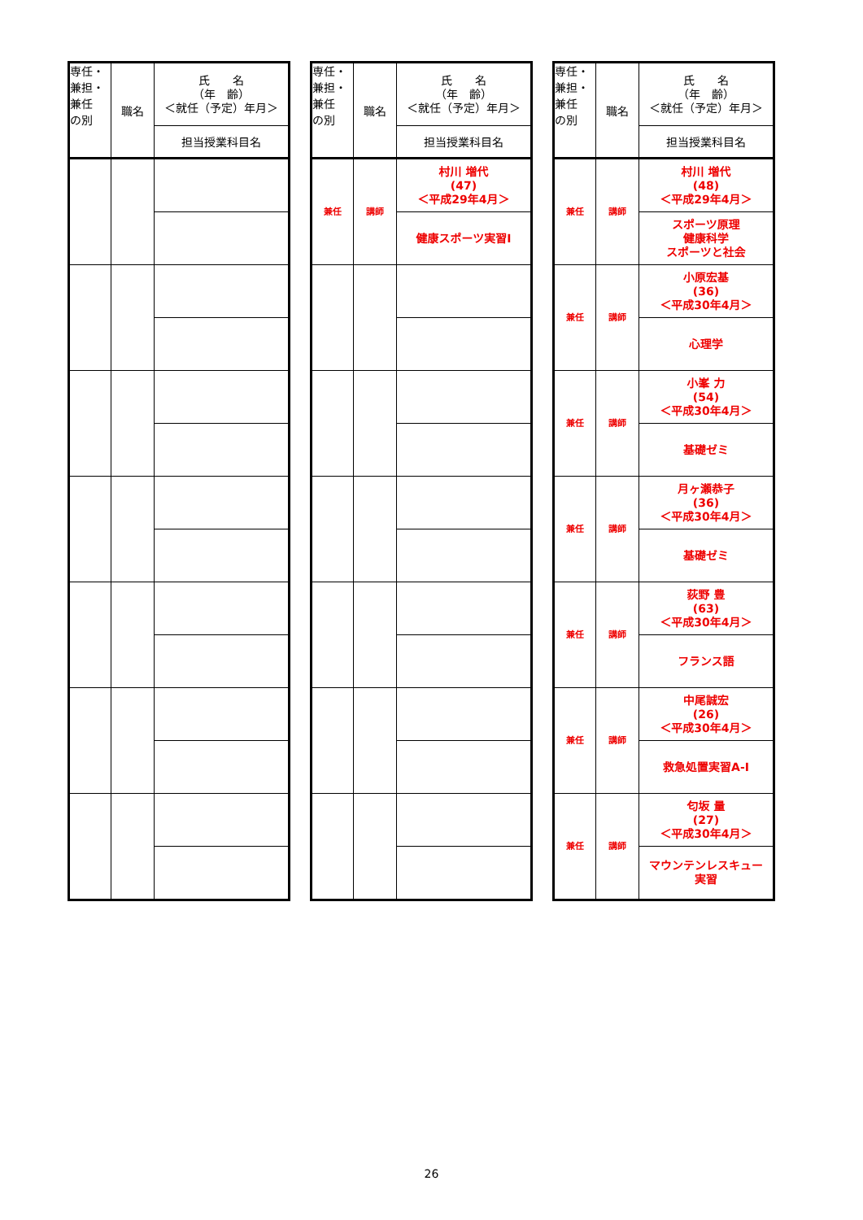| 専任・ 兼担・ 兼任 の別 | 職名 | 氏 名 （年 齢） ＜就任（予定）年月＞ |
| --- | --- | --- |
| | | 担当授業科目名 |
| 専任・ 兼担・ 兼任 の別 | 職名 | 氏 名 （年 齢） ＜就任（予定）年月＞ |
| --- | --- | --- |
| | | 担当授業科目名 |
| 兼任 | 講師 | 村川 増代 (47) ＜平成29年4月＞ |
| | | 健康スポーツ実習Ⅰ |
| 専任・ 兼担・ 兼任 の別 | 職名 | 氏 名 （年 齢） ＜就任（予定）年月＞ |
| --- | --- | --- |
| | | 担当授業科目名 |
| 兼任 | 講師 | 村川 増代 (48) ＜平成29年4月＞ |
| | | スポーツ原理 健康科学 スポーツと社会 |
| 兼任 | 講師 | 小原宏基 (36) ＜平成30年4月＞ |
| | | 心理学 |
| 兼任 | 講師 | 小峯 力 (54) ＜平成30年4月＞ |
| | | 基礎ゼミ |
| 兼任 | 講師 | 月ヶ瀬恭子 (36) ＜平成30年4月＞ |
| | | 基礎ゼミ |
| 兼任 | 講師 | 荻野 豊 (63) ＜平成30年4月＞ |
| | | フランス語 |
| 兼任 | 講師 | 中尾誠宏 (26) ＜平成30年4月＞ |
| | | 救急処置実習A-Ⅰ |
| 兼任 | 講師 | 匂坂 量 (27) ＜平成30年4月＞ |
| | | マウンテンレスキュー 実習 |
26